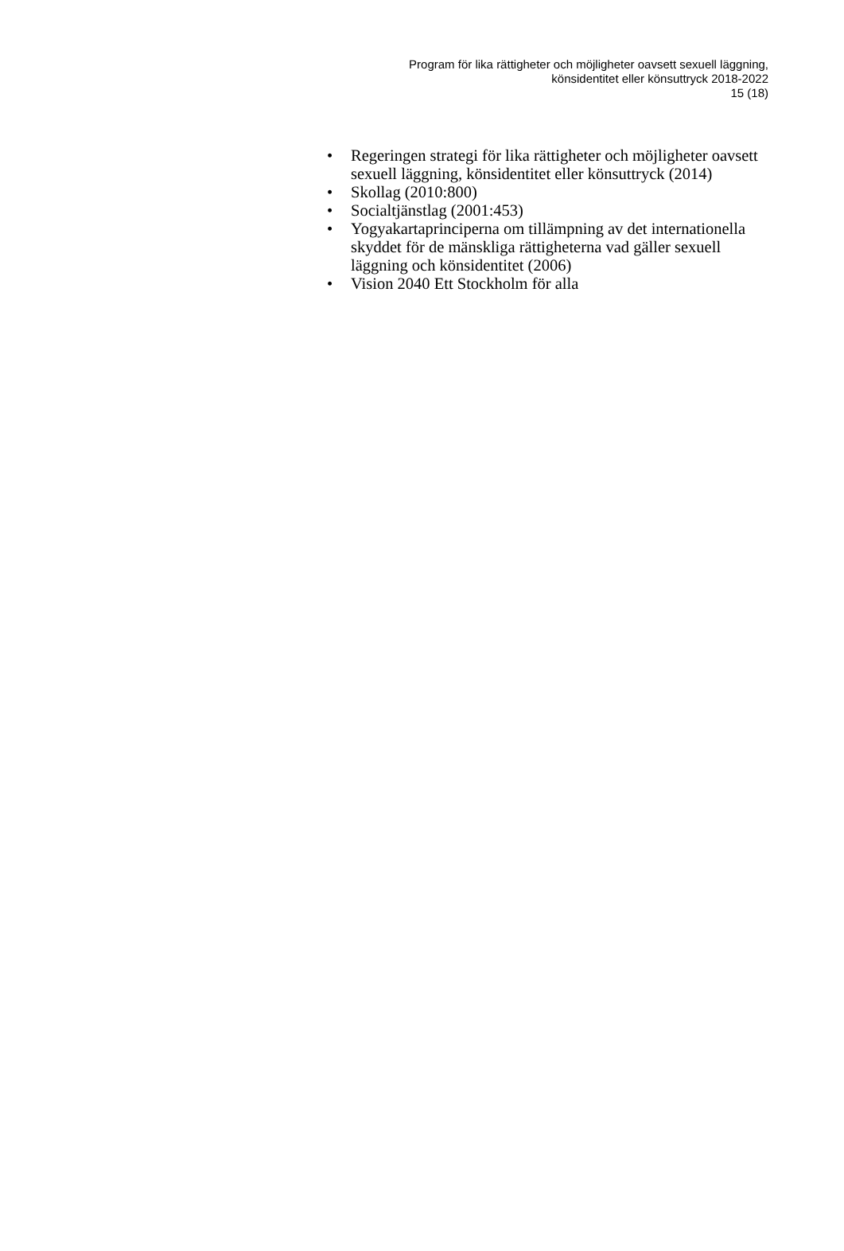Program för lika rättigheter och möjligheter oavsett sexuell läggning,
könsidentitet eller könsuttryck 2018-2022
15 (18)
• Regeringen strategi för lika rättigheter och möjligheter oavsett sexuell läggning, könsidentitet eller könsuttryck (2014)
• Skollag (2010:800)
• Socialtjänstlag (2001:453)
• Yogyakartaprinciperna om tillämpning av det internationella skyddet för de mänskliga rättigheterna vad gäller sexuell läggning och könsidentitet (2006)
• Vision 2040 Ett Stockholm för alla